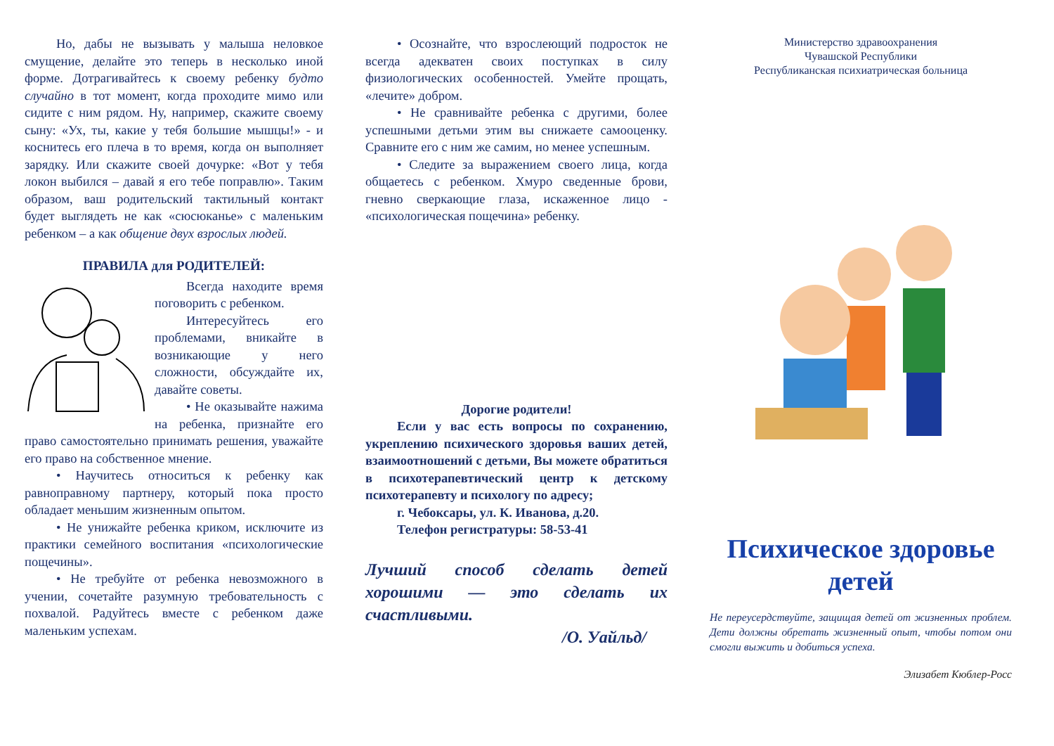Но, дабы не вызывать у малыша неловкое смущение, делайте это теперь в несколько иной форме. Дотрагивайтесь к своему ребенку будто случайно в тот момент, когда проходите мимо или сидите с ним рядом. Ну, например, скажите своему сыну: «Ух, ты, какие у тебя большие мышцы!» - и коснитесь его плеча в то время, когда он выполняет зарядку. Или скажите своей дочурке: «Вот у тебя локон выбился – давай я его тебе поправлю». Таким образом, ваш родительский тактильный контакт будет выглядеть не как «сюсюканье» с маленьким ребенком – а как общение двух взрослых людей.
ПРАВИЛА для РОДИТЕЛЕЙ:
Всегда находите время поговорить с ребенком.
Интересуйтесь его проблемами, вникайте в возникающие у него сложности, обсуждайте их, давайте советы.
• Не оказывайте нажима на ребенка, признайте его право самостоятельно принимать решения, уважайте его право на собственное мнение.
• Научитесь относиться к ребенку как равноправному партнеру, который пока просто обладает меньшим жизненным опытом.
• Не унижайте ребенка криком, исключите из практики семейного воспитания «психологические пощечины».
• Не требуйте от ребенка невозможного в учении, сочетайте разумную требовательность с похвалой. Радуйтесь вместе с ребенком даже маленьким успехам.
• Осознайте, что взрослеющий подросток не всегда адекватен своих поступках в силу физиологических особенностей. Умейте прощать, «лечите» добром.
• Не сравнивайте ребенка с другими, более успешными детьми этим вы снижаете самооценку. Сравните его с ним же самим, но менее успешным.
• Следите за выражением своего лица, когда общаетесь с ребенком. Хмуро сведенные брови, гневно сверкающие глаза, искаженное лицо - «психологическая пощечина» ребенку.
Дорогие родители!
Если у вас есть вопросы по сохранению, укреплению психического здоровья ваших детей, взаимоотношений с детьми, Вы можете обратиться в психотерапевтический центр к детскому психотерапевту и психологу по адресу;
г. Чебоксары, ул. К. Иванова, д.20.
Телефон регистратуры: 58-53-41
Лучший способ сделать детей хорошими — это сделать их счастливыми.
/О. Уайльд/
Министерство здравоохранения
Чувашской Республики
Республиканская психиатрическая больница
Психическое здоровье детей
Не переусердствуйте, защищая детей от жизненных проблем. Дети должны обретать жизненный опыт, чтобы потом они смогли выжить и добиться успеха.
Элизабет Кюблер-Росс